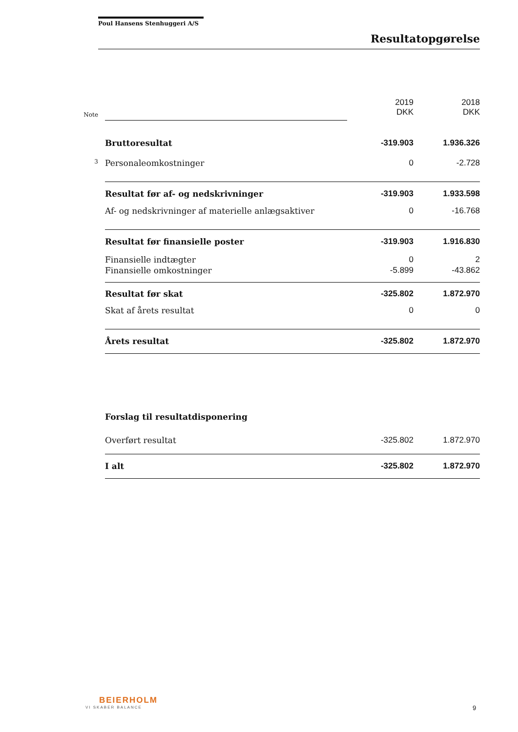Poul Hansens Stenhuggeri A/S
Resultatopgørelse
| Note | | 2019 DKK | 2018 DKK |
| | Bruttoresultat | -319.903 | 1.936.326 |
| 3 | Personaleomkostninger | 0 | -2.728 |
| | Resultat før af- og nedskrivninger | -319.903 | 1.933.598 |
| | Af- og nedskrivninger af materielle anlægsaktiver | 0 | -16.768 |
| | Resultat før finansielle poster | -319.903 | 1.916.830 |
| | Finansielle indtægter | 0 | 2 |
| | Finansielle omkostninger | -5.899 | -43.862 |
| | Resultat før skat | -325.802 | 1.872.970 |
| | Skat af årets resultat | 0 | 0 |
| | Årets resultat | -325.802 | 1.872.970 |
| | Forslag til resultatdisponering | | |
| | Overført resultat | -325.802 | 1.872.970 |
| | I alt | -325.802 | 1.872.970 |
BEIERHOLM
VI SKABER BALANCE
9